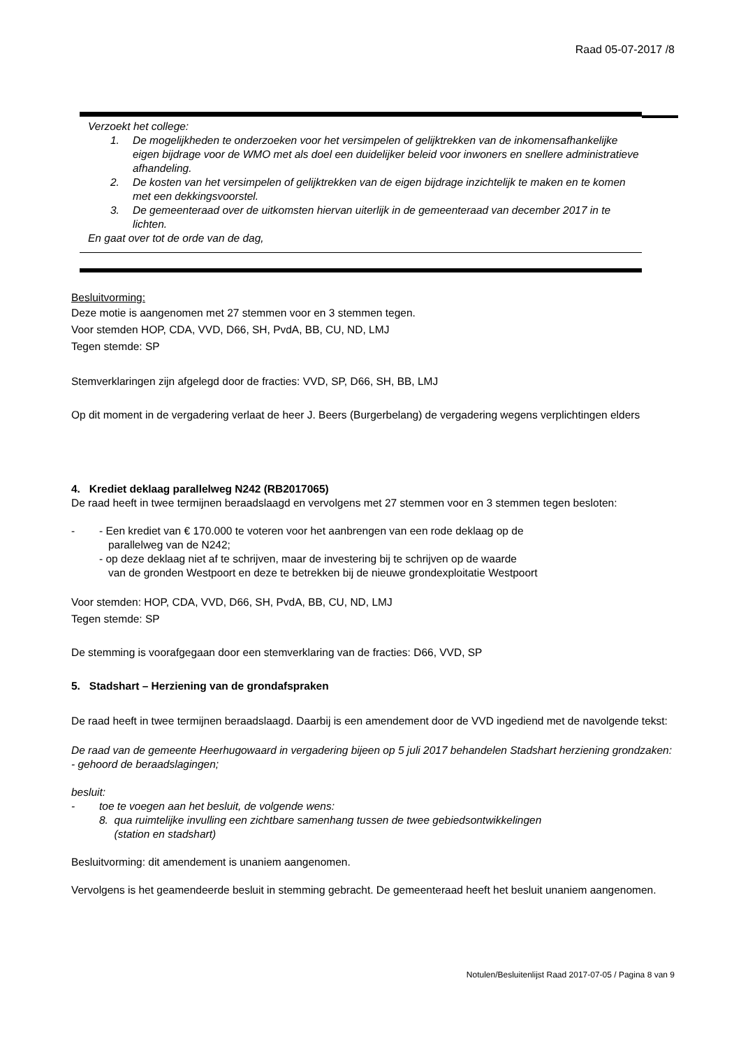Raad 05-07-2017 /8
Verzoekt het college:
1. De mogelijkheden te onderzoeken voor het versimpelen of gelijktrekken van de inkomensafhankelijke eigen bijdrage voor de WMO met als doel een duidelijker beleid voor inwoners en snellere administratieve afhandeling.
2. De kosten van het versimpelen of gelijktrekken van de eigen bijdrage inzichtelijk te maken en te komen met een dekkingsvoorstel.
3. De gemeenteraad over de uitkomsten hiervan uiterlijk in de gemeenteraad van december 2017 in te lichten.
En gaat over tot de orde van de dag,
Besluitvorming:
Deze motie is aangenomen met 27 stemmen voor en 3 stemmen tegen.
Voor stemden HOP, CDA, VVD, D66, SH, PvdA, BB, CU, ND, LMJ
Tegen stemde: SP
Stemverklaringen zijn afgelegd door de fracties: VVD, SP, D66, SH, BB, LMJ
Op dit moment in de vergadering verlaat de heer J. Beers (Burgerbelang) de vergadering wegens verplichtingen elders
4. Krediet deklaag parallelweg N242 (RB2017065)
De raad heeft in twee termijnen beraadslaagd en vervolgens met 27 stemmen voor en 3 stemmen tegen besloten:
- - Een krediet van € 170.000 te voteren voor het aanbrengen van een rode deklaag op de
parallelweg van de N242;
- op deze deklaag niet af te schrijven, maar de investering bij te schrijven op de waarde
van de gronden Westpoort en deze te betrekken bij de nieuwe grondexploitatie Westpoort
Voor stemden: HOP, CDA, VVD, D66, SH, PvdA, BB, CU, ND, LMJ
Tegen stemde: SP
De stemming is voorafgegaan door een stemverklaring van de fracties: D66, VVD, SP
5. Stadshart – Herziening van de grondafspraken
De raad heeft in twee termijnen beraadslaagd. Daarbij is een amendement door de VVD ingediend met de navolgende tekst:
De raad van de gemeente Heerhugowaard in vergadering bijeen op 5 juli 2017 behandelen Stadshart herziening grondzaken:
- gehoord de beraadslagingen;
besluit:
- toe te voegen aan het besluit, de volgende wens:
8. qua ruimtelijke invulling een zichtbare samenhang tussen de twee gebiedsontwikkelingen
(station en stadshart)
Besluitvorming: dit amendement is unaniem aangenomen.
Vervolgens is het geamendeerde besluit in stemming gebracht. De gemeenteraad heeft het besluit unaniem aangenomen.
Notulen/Besluitenlijst Raad 2017-07-05 / Pagina 8 van 9